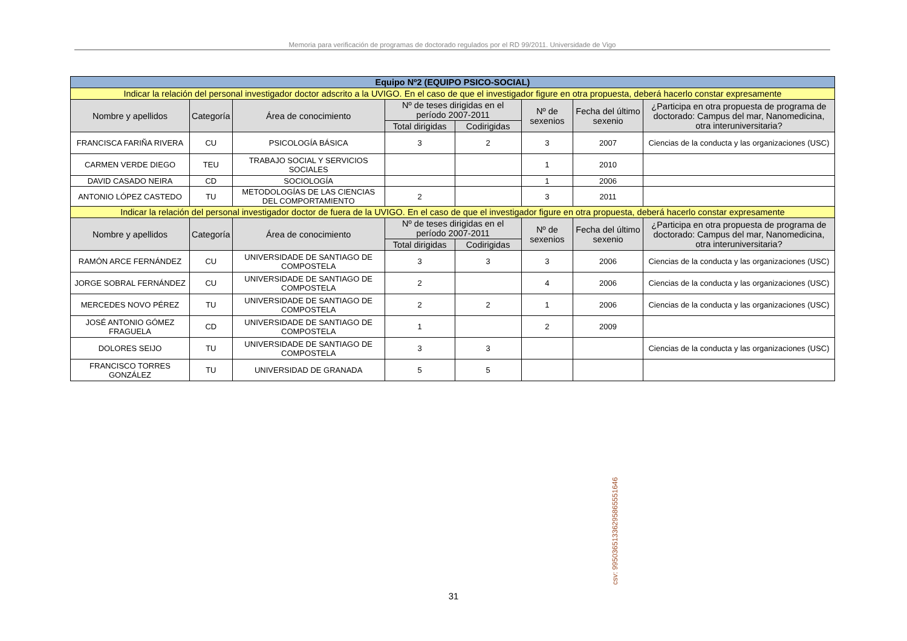Memoria para verificación de programas de doctorado regulados por el RD 99/2011. Universidade de Vigo
| Equipo Nº2 (EQUIPO PSICO-SOCIAL) | | | | | | | |
| Indicar la relación del personal investigador doctor adscrito a la UVIGO. En el caso de que el investigador figure en otra propuesta, deberá hacerlo constar expresamente | | | | | | | |
| Nombre y apellidos | Categoría | Área de conocimiento | Nº de teses dirigidas en el período 2007-2011 | | Nº de sexenios | Fecha del último sexenio | ¿Participa en otra propuesta de programa de doctorado: Campus del mar, Nanomedicina, otra interuniversitaria? |
| | | | Total dirigidas | Codirigidas | | | |
| FRANCISCA FARIÑA RIVERA | CU | PSICOLOGÍA BÁSICA | 3 | 2 | 3 | 2007 | Ciencias de la conducta y las organizaciones (USC) |
| CARMEN VERDE DIEGO | TEU | TRABAJO SOCIAL Y SERVICIOS SOCIALES | | | 1 | 2010 | |
| DAVID CASADO NEIRA | CD | SOCIOLOGÍA | | | 1 | 2006 | |
| ANTONIO LÓPEZ CASTEDO | TU | METODOLOGÍAS DE LAS CIENCIAS DEL COMPORTAMIENTO | 2 | | 3 | 2011 | |
| Indicar la relación del personal investigador doctor de fuera de la UVIGO. En el caso de que el investigador figure en otra propuesta, deberá hacerlo constar expresamente | | | | | | | |
| Nombre y apellidos | Categoría | Área de conocimiento | Nº de teses dirigidas en el período 2007-2011 | | Nº de sexenios | Fecha del último sexenio | ¿Participa en otra propuesta de programa de doctorado: Campus del mar, Nanomedicina, otra interuniversitaria? |
| | | | Total dirigidas | Codirigidas | | | |
| RAMÓN ARCE FERNÁNDEZ | CU | UNIVERSIDADE DE SANTIAGO DE COMPOSTELA | 3 | 3 | 3 | 2006 | Ciencias de la conducta y las organizaciones (USC) |
| JORGE SOBRAL FERNÁNDEZ | CU | UNIVERSIDADE DE SANTIAGO DE COMPOSTELA | 2 | | 4 | 2006 | Ciencias de la conducta y las organizaciones (USC) |
| MERCEDES NOVO PÉREZ | TU | UNIVERSIDADE DE SANTIAGO DE COMPOSTELA | 2 | 2 | 1 | 2006 | Ciencias de la conducta y las organizaciones (USC) |
| JOSÉ ANTONIO GÓMEZ FRAGUELA | CD | UNIVERSIDADE DE SANTIAGO DE COMPOSTELA | 1 | | 2 | 2009 | |
| DOLORES SEIJO | TU | UNIVERSIDADE DE SANTIAGO DE COMPOSTELA | 3 | 3 | | | Ciencias de la conducta y las organizaciones (USC) |
| FRANCISCO TORRES GONZÁLEZ | TU | UNIVERSIDAD DE GRANADA | 5 | 5 | | | |
csv: 99503651336295865551646
31